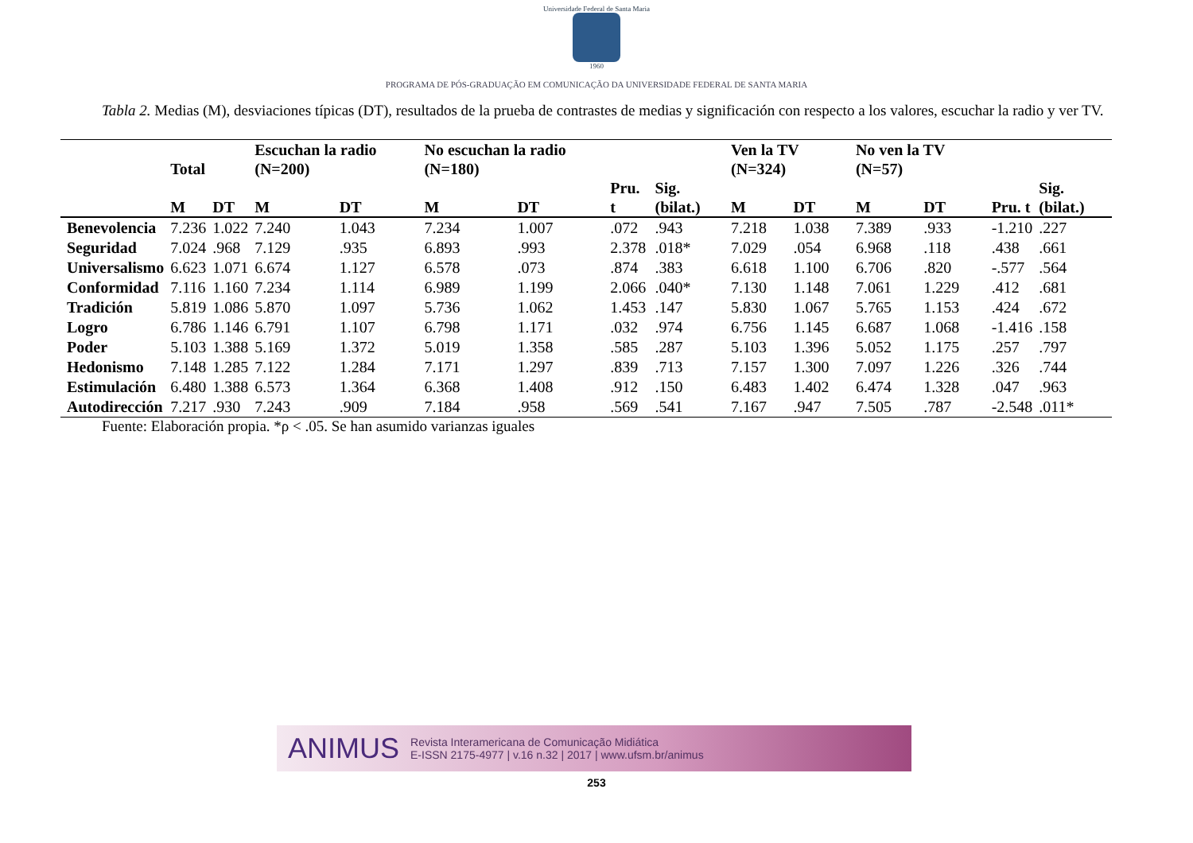Universidade Federal de Santa Maria
1960
PROGRAMA DE PÓS-GRADUAÇÃO EM COMUNICAÇÃO DA UNIVERSIDADE FEDERAL DE SANTA MARIA
Tabla 2. Medias (M), desviaciones típicas (DT), resultados de la prueba de contrastes de medias y significación con respecto a los valores, escuchar la radio y ver TV.
| | Total | | Escuchan la radio (N=200) | | No escuchan la radio (N=180) | | | | Ven la TV (N=324) | | No ven la TV (N=57) | | | |
| --- | --- | --- | --- | --- | --- | --- | --- | --- | --- | --- | --- | --- | --- | --- |
| | M | DT | M | DT | M | DT | Pru. t | Sig. (bilat.) | M | DT | M | DT | Pru. t | Sig. (bilat.) |
| Benevolencia | 7.236 | 1.022 | 7.240 | 1.043 | 7.234 | 1.007 | .072 | .943 | 7.218 | 1.038 | 7.389 | .933 | -1.210 | .227 |
| Seguridad | 7.024 | .968 | 7.129 | .935 | 6.893 | .993 | 2.378 | .018* | 7.029 | .054 | 6.968 | .118 | .438 | .661 |
| Universalismo | 6.623 | 1.071 | 6.674 | 1.127 | 6.578 | .073 | .874 | .383 | 6.618 | 1.100 | 6.706 | .820 | -.577 | .564 |
| Conformidad | 7.116 | 1.160 | 7.234 | 1.114 | 6.989 | 1.199 | 2.066 | .040* | 7.130 | 1.148 | 7.061 | 1.229 | .412 | .681 |
| Tradición | 5.819 | 1.086 | 5.870 | 1.097 | 5.736 | 1.062 | 1.453 | .147 | 5.830 | 1.067 | 5.765 | 1.153 | .424 | .672 |
| Logro | 6.786 | 1.146 | 6.791 | 1.107 | 6.798 | 1.171 | .032 | .974 | 6.756 | 1.145 | 6.687 | 1.068 | -1.416 | .158 |
| Poder | 5.103 | 1.388 | 5.169 | 1.372 | 5.019 | 1.358 | .585 | .287 | 5.103 | 1.396 | 5.052 | 1.175 | .257 | .797 |
| Hedonismo | 7.148 | 1.285 | 7.122 | 1.284 | 7.171 | 1.297 | .839 | .713 | 7.157 | 1.300 | 7.097 | 1.226 | .326 | .744 |
| Estimulación | 6.480 | 1.388 | 6.573 | 1.364 | 6.368 | 1.408 | .912 | .150 | 6.483 | 1.402 | 6.474 | 1.328 | .047 | .963 |
| Autodirección | 7.217 | .930 | 7.243 | .909 | 7.184 | .958 | .569 | .541 | 7.167 | .947 | 7.505 | .787 | -2.548 | .011* |
Fuente: Elaboración propia. *ρ < .05. Se han asumido varianzas iguales
ANIMUS Revista Interamericana de Comunicação Midiática
E-ISSN 2175-4977 | v.16 n.32 | 2017 | www.ufsm.br/animus
253